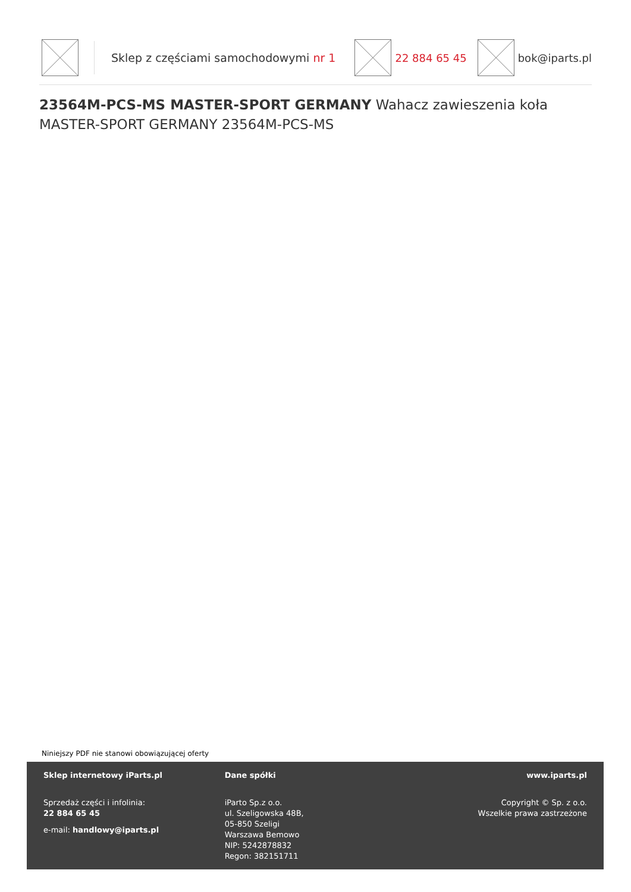Sklep z częściami samochodowymi nr 1
22 884 65 45 bok@iparts.pl
23564M-PCS-MS MASTER-SPORT GERMANY Wahacz zawieszenia koła MASTER-SPORT GERMANY 23564M-PCS-MS
Niniejszy PDF nie stanowi obowiązującej oferty
Sklep internetowy iParts.pl
Sprzedaż części i infolinia:
22 884 65 45
e-mail: handlowy@iparts.pl
Dane spółki
iParto Sp.z o.o.
ul. Szeligowska 48B,
05-850 Szeligi
Warszawa Bemowo
NIP: 5242878832
Regon: 382151711
www.iparts.pl
Copyright © Sp. z o.o.
Wszelkie prawa zastrzeżone